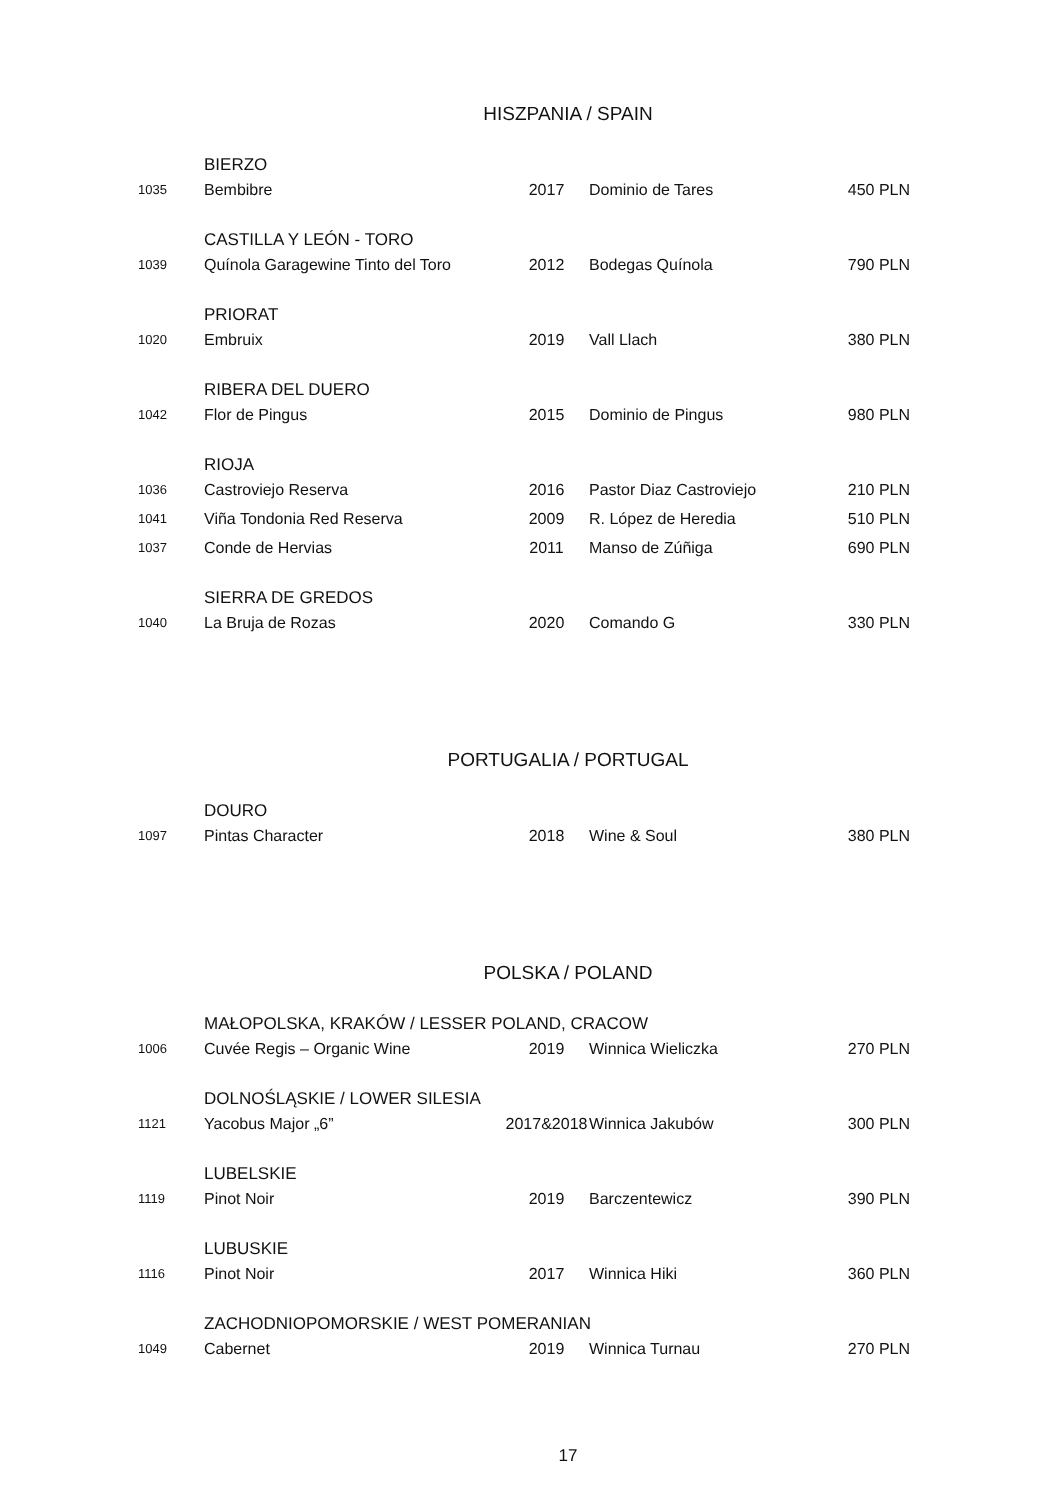HISZPANIA / SPAIN
| | BIERZO | | | |
| 1035 | Bembibre | 2017 | Dominio de Tares | 450 PLN |
| | CASTILLA Y LEÓN - TORO | | | |
| 1039 | Quínola Garagewine Tinto del Toro | 2012 | Bodegas Quínola | 790 PLN |
| | PRIORAT | | | |
| 1020 | Embruix | 2019 | Vall Llach | 380 PLN |
| | RIBERA DEL DUERO | | | |
| 1042 | Flor de Pingus | 2015 | Dominio de Pingus | 980 PLN |
| | RIOJA | | | |
| 1036 | Castroviejo Reserva | 2016 | Pastor Diaz Castroviejo | 210 PLN |
| 1041 | Viña Tondonia Red Reserva | 2009 | R. López de Heredia | 510 PLN |
| 1037 | Conde de Hervias | 2011 | Manso de Zúñiga | 690 PLN |
| | SIERRA DE GREDOS | | | |
| 1040 | La Bruja de Rozas | 2020 | Comando G | 330 PLN |
PORTUGALIA / PORTUGAL
| | DOURO | | | |
| 1097 | Pintas Character | 2018 | Wine & Soul | 380 PLN |
POLSKA / POLAND
| | MAŁOPOLSKA, KRAKÓW / LESSER POLAND, CRACOW | | | |
| 1006 | Cuvée Regis – Organic Wine | 2019 | Winnica Wieliczka | 270 PLN |
| | DOLNOŚLĄSKIE / LOWER SILESIA | | | |
| 1121 | Yacobus Major „6” | 2017&2018 | Winnica Jakubów | 300 PLN |
| | LUBELSKIE | | | |
| 1119 | Pinot Noir | 2019 | Barczentewicz | 390 PLN |
| | LUBUSKIE | | | |
| 1116 | Pinot Noir | 2017 | Winnica Hiki | 360 PLN |
| | ZACHODNIOPOMORSKIE / WEST POMERANIAN | | | |
| 1049 | Cabernet | 2019 | Winnica Turnau | 270 PLN |
17